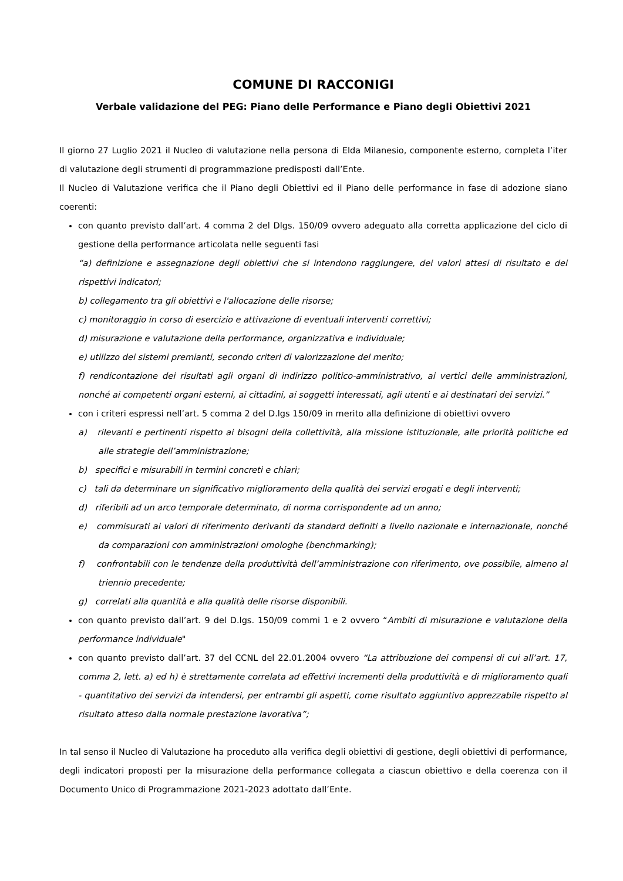COMUNE DI RACCONIGI
Verbale validazione del PEG: Piano delle Performance e Piano degli Obiettivi 2021
Il giorno 27 Luglio 2021 il Nucleo di valutazione nella persona di Elda Milanesio, componente esterno, completa l’iter di valutazione degli strumenti di programmazione predisposti dall’Ente.
Il Nucleo di Valutazione verifica che il Piano degli Obiettivi ed il Piano delle performance in fase di adozione siano coerenti:
con quanto previsto dall’art. 4 comma 2 del Dlgs. 150/09 ovvero adeguato alla corretta applicazione del ciclo di gestione della performance articolata nelle seguenti fasi
“a) definizione e assegnazione degli obiettivi che si intendono raggiungere, dei valori attesi di risultato e dei rispettivi indicatori;
b) collegamento tra gli obiettivi e l'allocazione delle risorse;
c) monitoraggio in corso di esercizio e attivazione di eventuali interventi correttivi;
d) misurazione e valutazione della performance, organizzativa e individuale;
e) utilizzo dei sistemi premianti, secondo criteri di valorizzazione del merito;
f) rendicontazione dei risultati agli organi di indirizzo politico-amministrativo, ai vertici delle amministrazioni, nonché ai competenti organi esterni, ai cittadini, ai soggetti interessati, agli utenti e ai destinatari dei servizi.”
con i criteri espressi nell’art. 5 comma 2 del D.lgs 150/09 in merito alla definizione di obiettivi ovvero
a) rilevanti e pertinenti rispetto ai bisogni della collettività, alla missione istituzionale, alle priorità politiche ed alle strategie dell’amministrazione;
b) specifici e misurabili in termini concreti e chiari;
c) tali da determinare un significativo miglioramento della qualità dei servizi erogati e degli interventi;
d) riferibili ad un arco temporale determinato, di norma corrispondente ad un anno;
e) commisurati ai valori di riferimento derivanti da standard definiti a livello nazionale e internazionale, nonché da comparazioni con amministrazioni omologhe (benchmarking);
f) confrontabili con le tendenze della produttività dell’amministrazione con riferimento, ove possibile, almeno al triennio precedente;
g) correlati alla quantità e alla qualità delle risorse disponibili.
con quanto previsto dall’art. 9 del D.lgs. 150/09 commi 1 e 2 ovvero “Ambiti di misurazione e valutazione della performance individuale"
con quanto previsto dall’art. 37 del CCNL del 22.01.2004 ovvero “La attribuzione dei compensi di cui all’art. 17, comma 2, lett. a) ed h) è strettamente correlata ad effettivi incrementi della produttività e di miglioramento quali - quantitativo dei servizi da intendersi, per entrambi gli aspetti, come risultato aggiuntivo apprezzabile rispetto al risultato atteso dalla normale prestazione lavorativa”;
In tal senso il Nucleo di Valutazione ha proceduto alla verifica degli obiettivi di gestione, degli obiettivi di performance, degli indicatori proposti per la misurazione della performance collegata a ciascun obiettivo e della coerenza con il Documento Unico di Programmazione 2021-2023 adottato dall’Ente.